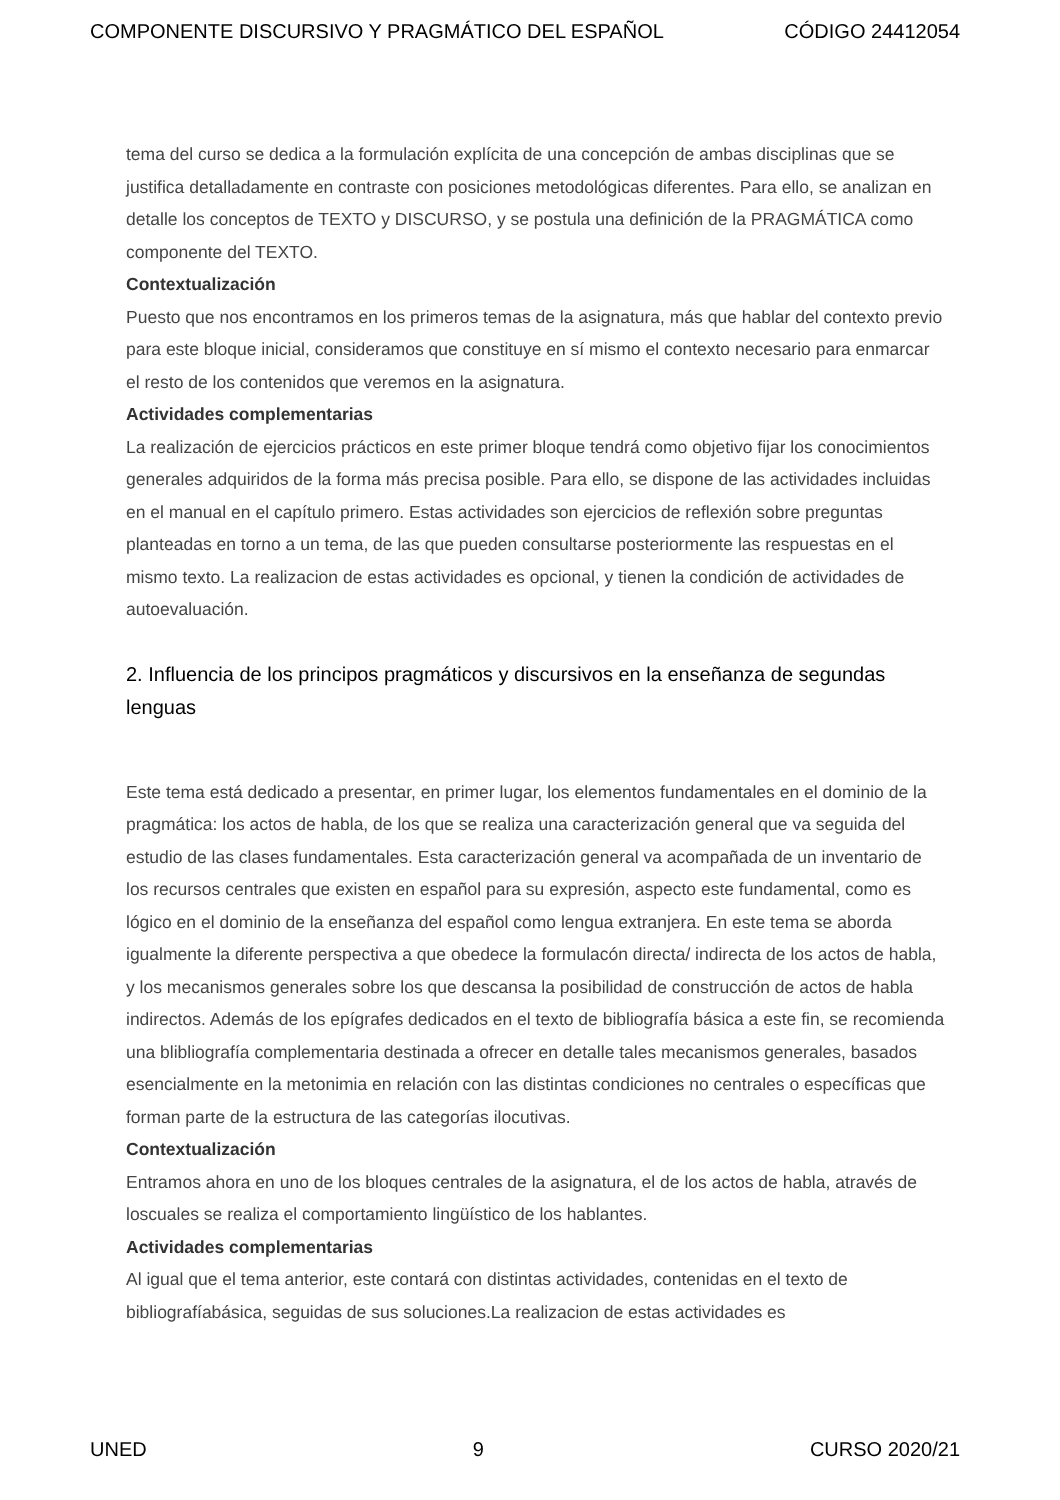COMPONENTE DISCURSIVO Y PRAGMÁTICO DEL ESPAÑOL CÓDIGO 24412054
tema del curso se dedica a la formulación explícita de una concepción de ambas disciplinas que se justifica detalladamente en contraste con posiciones metodológicas diferentes. Para ello, se analizan en detalle los conceptos de TEXTO y DISCURSO, y se postula una definición de la PRAGMÁTICA como componente del TEXTO.
Contextualización
Puesto que nos encontramos en los primeros temas de la asignatura, más que hablar del contexto previo para este bloque inicial, consideramos que constituye en sí mismo el contexto necesario para enmarcar el resto de los contenidos que veremos en la asignatura.
Actividades complementarias
La realización de ejercicios prácticos en este primer bloque tendrá como objetivo fijar los conocimientos generales adquiridos de la forma más precisa posible. Para ello, se dispone de las actividades incluidas en el manual en el capítulo primero. Estas actividades son ejercicios de reflexión sobre preguntas planteadas en torno a un tema, de las que pueden consultarse posteriormente las respuestas en el mismo texto. La realizacion de estas actividades es opcional, y tienen la condición de actividades de autoevaluación.
2. Influencia de los principos pragmáticos y discursivos en la enseñanza de segundas lenguas
Este tema está dedicado a presentar, en primer lugar, los elementos fundamentales en el dominio de la pragmática: los actos de habla, de los que se realiza una caracterización general que va seguida del estudio de las clases fundamentales. Esta caracterización general va acompañada de un inventario de los recursos centrales que existen en español para su expresión, aspecto este fundamental, como es lógico en el dominio de la enseñanza del español como lengua extranjera. En este tema se aborda igualmente la diferente perspectiva a que obedece la formulacón directa/ indirecta de los actos de habla, y los mecanismos generales sobre los que descansa la posibilidad de construcción de actos de habla indirectos. Además de los epígrafes dedicados en el texto de bibliografía básica a este fin, se recomienda una blibliografía complementaria destinada a ofrecer en detalle tales mecanismos generales, basados esencialmente en la metonimia en relación con las distintas condiciones no centrales o específicas que forman parte de la estructura de las categorías ilocutivas.
Contextualización
Entramos ahora en uno de los bloques centrales de la asignatura, el de los actos de habla, através de loscuales se realiza el comportamiento lingüístico de los hablantes.
Actividades complementarias
Al igual que el tema anterior, este contará con distintas actividades, contenidas en el texto de bibliografíabásica, seguidas de sus soluciones.La realizacion de estas actividades es
UNED 9 CURSO 2020/21